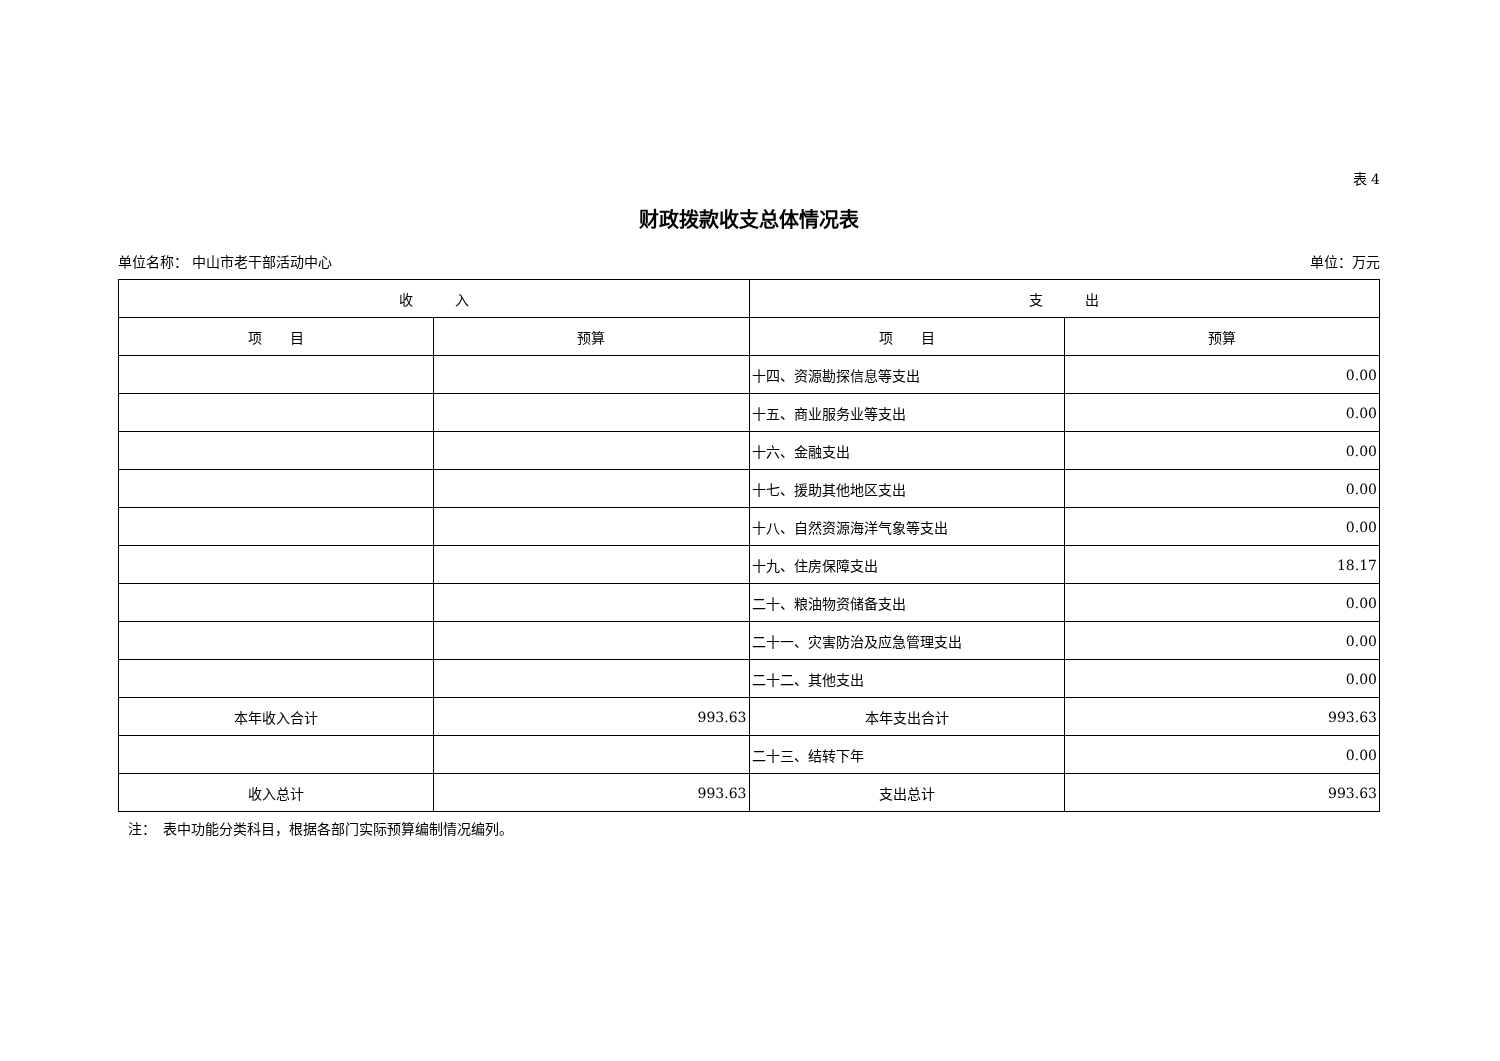表 4
财政拨款收支总体情况表
单位名称： 中山市老干部活动中心 单位：万元
| 收 入 | | 支 出 | |
| --- | --- | --- | --- |
| 项 目 | 预算 | 项 目 | 预算 |
| | | 十四、资源勘探信息等支出 | 0.00 |
| | | 十五、商业服务业等支出 | 0.00 |
| | | 十六、金融支出 | 0.00 |
| | | 十七、援助其他地区支出 | 0.00 |
| | | 十八、自然资源海洋气象等支出 | 0.00 |
| | | 十九、住房保障支出 | 18.17 |
| | | 二十、粮油物资储备支出 | 0.00 |
| | | 二十一、灾害防治及应急管理支出 | 0.00 |
| | | 二十二、其他支出 | 0.00 |
| 本年收入合计 | 993.63 | 本年支出合计 | 993.63 |
| | | 二十三、结转下年 | 0.00 |
| 收入总计 | 993.63 | 支出总计 | 993.63 |
注：　表中功能分类科目，根据各部门实际预算编制情况编列。